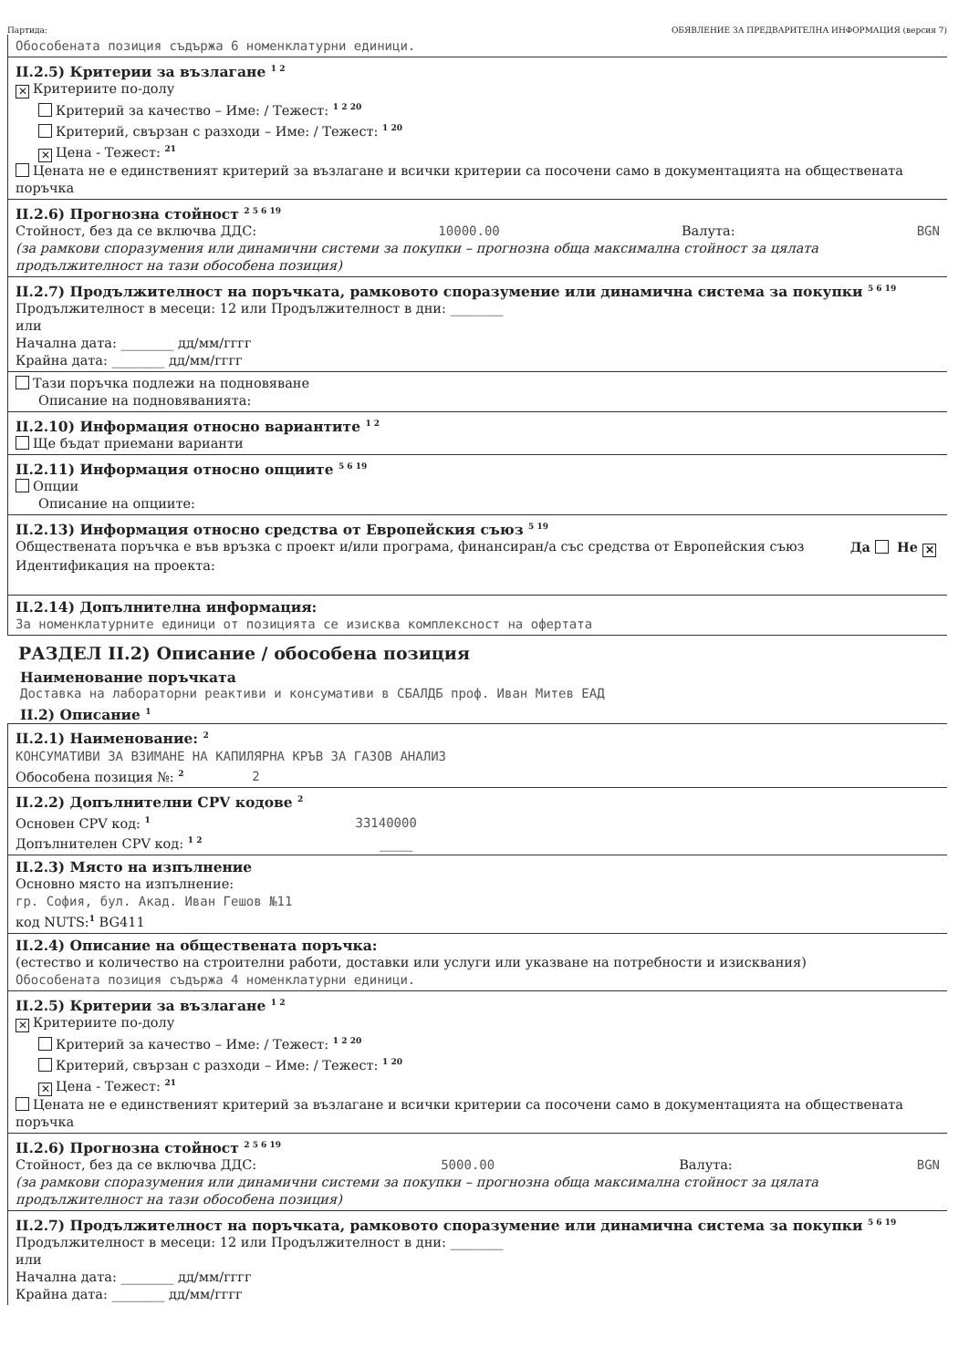Партида: ОБЯВЛЕНИЕ ЗА ПРЕДВАРИТЕЛНА ИНФОРМАЦИЯ (версия 7)
Обособената позиция съдържа 6 номенклатурни единици.
II.2.5) Критерии за възлагане <sup>1 2</sup>
✕ Критериите по-долу
Критерий за качество – Име: / Тежест: <sup>1 2 20</sup>
Критерий, свързан с разходи – Име: / Тежест: <sup>1 20</sup>
✕ Цена - Тежест: <sup>21</sup>
Цената не е единственият критерий за възлагане и всички критерии са посочени само в документацията на обществената поръчка
II.2.6) Прогнозна стойност <sup>2 5 6 19</sup>
Стойност, без да се включва ДДС: 10000.00 Валута: BGN
(за рамкови споразумения или динамични системи за покупки – прогнозна обща максимална стойност за цялата продължителност на тази обособена позиция)
II.2.7) Продължителност на поръчката, рамковото споразумение или динамична система за покупки <sup>5 6 19</sup>
Продължителност в месеци: 12 или Продължителност в дни: ________
или
Начална дата: ________ дд/мм/гггг
Крайна дата: ________ дд/мм/гггг
Тази поръчка подлежи на подновяване
Описание на подновяванията:
II.2.10) Информация относно вариантите <sup>1 2</sup>
Ще бъдат приемани варианти
II.2.11) Информация относно опциите <sup>5 6 19</sup>
Опции
Описание на опциите:
II.2.13) Информация относно средства от Европейския съюз <sup>5 19</sup>
Обществената поръчка е във връзка с проект и/или програма, финансиран/а със средства от Европейския съюз Да Не ✕
Идентификация на проекта:
II.2.14) Допълнителна информация:
За номенклатурните единици от позицията се изисква комплексност на офертата
РАЗДЕЛ II.2) Описание / обособена позиция
Наименование поръчката
Доставка на лабораторни реактиви и консумативи в СБАЛДБ проф. Иван Митев ЕАД
II.2) Описание <sup>1</sup>
II.2.1) Наименование: <sup>2</sup>
КОНСУМАТИВИ ЗА ВЗИМАНЕ НА КАПИЛЯРНА КРЪВ ЗА ГАЗОВ АНАЛИЗ
Обособена позиция №: <sup>2</sup> 2
II.2.2) Допълнителни CPV кодове <sup>2</sup>
Основен CPV код: <sup>1</sup> 33140000
Допълнителен CPV код: <sup>1 2</sup> _____
II.2.3) Място на изпълнение
Основно място на изпълнение:
гр. София, бул. Акад. Иван Гешов №11
код NUTS:<sup>1</sup> BG411
II.2.4) Описание на обществената поръчка:
(естество и количество на строителни работи, доставки или услуги или указване на потребности и изисквания)
Обособената позиция съдържа 4 номенклатурни единици.
II.2.5) Критерии за възлагане <sup>1 2</sup>
✕ Критериите по-долу
Критерий за качество – Име: / Тежест: <sup>1 2 20</sup>
Критерий, свързан с разходи – Име: / Тежест: <sup>1 20</sup>
✕ Цена - Тежест: <sup>21</sup>
Цената не е единственият критерий за възлагане и всички критерии са посочени само в документацията на обществената поръчка
II.2.6) Прогнозна стойност <sup>2 5 6 19</sup>
Стойност, без да се включва ДДС: 5000.00 Валута: BGN
(за рамкови споразумения или динамични системи за покупки – прогнозна обща максимална стойност за цялата продължителност на тази обособена позиция)
II.2.7) Продължителност на поръчката, рамковото споразумение или динамична система за покупки <sup>5 6 19</sup>
Продължителност в месеци: 12 или Продължителност в дни: ________
или
Начална дата: ________ дд/мм/гггг
Крайна дата: ________ дд/мм/гггг